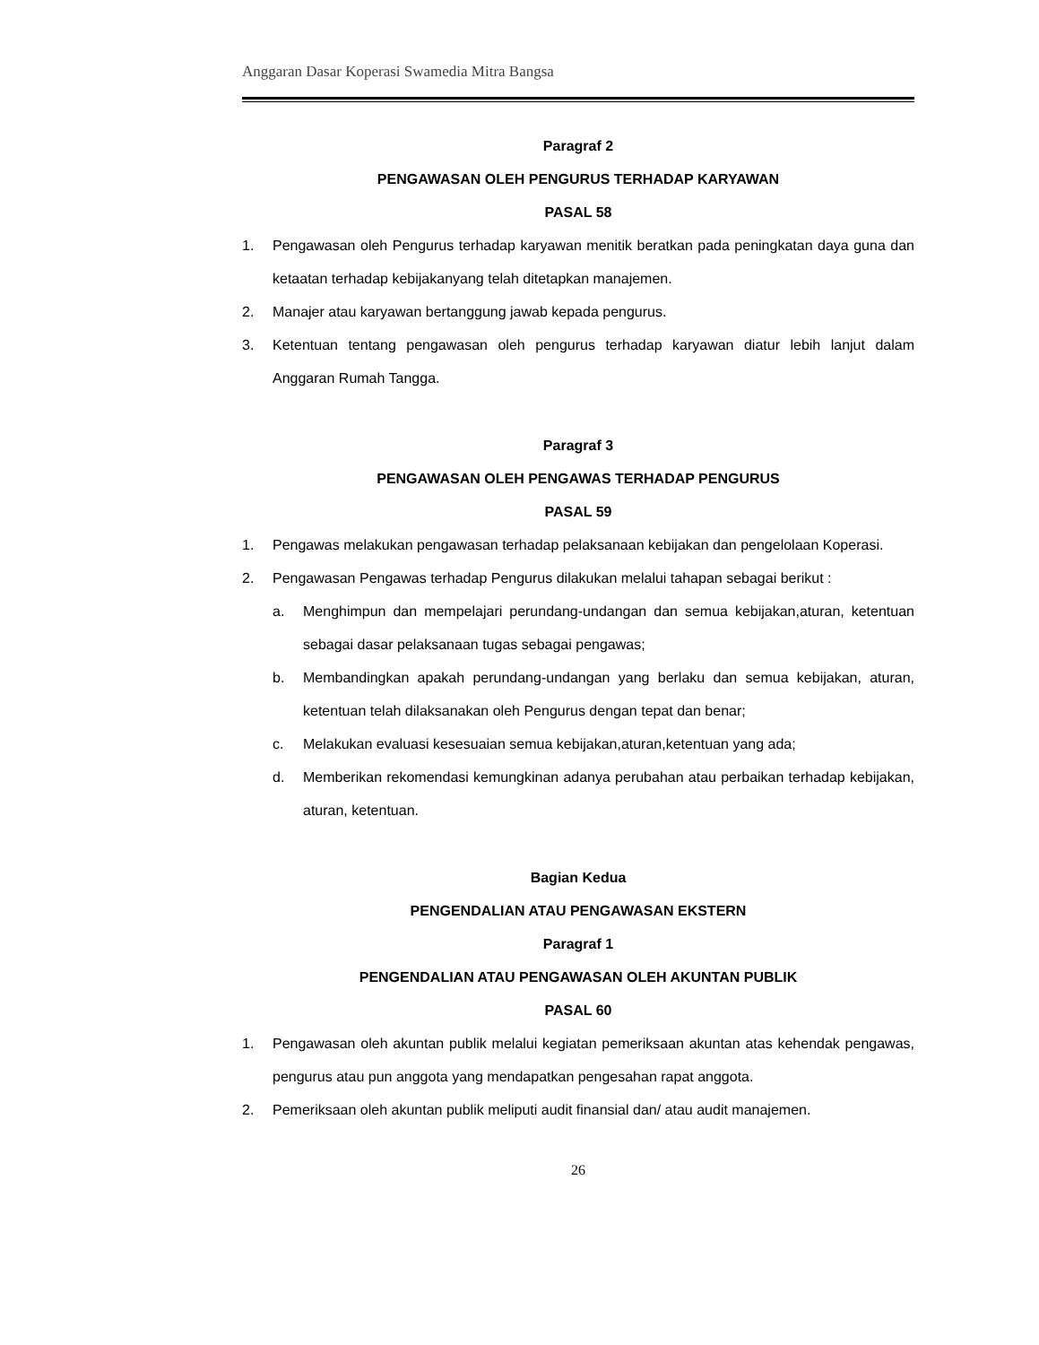Anggaran Dasar Koperasi Swamedia Mitra Bangsa
Paragraf 2
PENGAWASAN OLEH PENGURUS TERHADAP KARYAWAN
PASAL 58
1. Pengawasan oleh Pengurus terhadap karyawan menitik beratkan pada peningkatan daya guna dan ketaatan terhadap kebijakanyang telah ditetapkan manajemen.
2. Manajer atau karyawan bertanggung jawab kepada pengurus.
3. Ketentuan tentang pengawasan oleh pengurus terhadap karyawan diatur lebih lanjut dalam Anggaran Rumah Tangga.
Paragraf 3
PENGAWASAN OLEH PENGAWAS TERHADAP PENGURUS
PASAL 59
1. Pengawas melakukan pengawasan terhadap pelaksanaan kebijakan dan pengelolaan Koperasi.
2. Pengawasan Pengawas terhadap Pengurus dilakukan melalui tahapan sebagai berikut :
a. Menghimpun dan mempelajari perundang-undangan dan semua kebijakan,aturan, ketentuan sebagai dasar pelaksanaan tugas sebagai pengawas;
b. Membandingkan apakah perundang-undangan yang berlaku dan semua kebijakan, aturan, ketentuan telah dilaksanakan oleh Pengurus dengan tepat dan benar;
c. Melakukan evaluasi kesesuaian semua kebijakan,aturan,ketentuan yang ada;
d. Memberikan rekomendasi kemungkinan adanya perubahan atau perbaikan terhadap kebijakan, aturan, ketentuan.
Bagian Kedua
PENGENDALIAN ATAU PENGAWASAN EKSTERN
Paragraf 1
PENGENDALIAN ATAU PENGAWASAN OLEH AKUNTAN PUBLIK
PASAL 60
1. Pengawasan oleh akuntan publik melalui kegiatan pemeriksaan akuntan atas kehendak pengawas, pengurus atau pun anggota yang mendapatkan pengesahan rapat anggota.
2. Pemeriksaan oleh akuntan publik meliputi audit finansial dan/ atau audit manajemen.
26